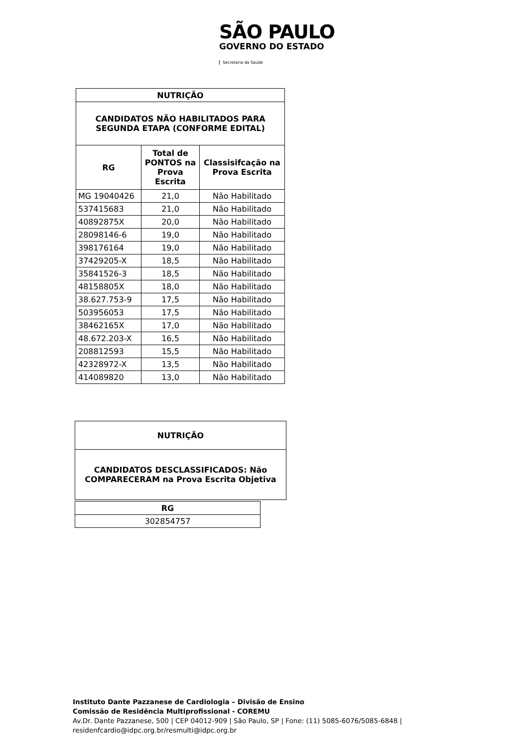SÃO PAULO
GOVERNO DO ESTADO
Secretaria da Saúde
| NUTRIÇÃO | | |
| --- | --- | --- |
| CANDIDATOS NÃO HABILITADOS PARA SEGUNDA ETAPA (CONFORME EDITAL) | | |
| RG | Total de PONTOS na Prova Escrita | Classisifcação na Prova Escrita |
| MG 19040426 | 21,0 | Não Habilitado |
| 537415683 | 21,0 | Não Habilitado |
| 40892875X | 20,0 | Não Habilitado |
| 28098146-6 | 19,0 | Não Habilitado |
| 398176164 | 19,0 | Não Habilitado |
| 37429205-X | 18,5 | Não Habilitado |
| 35841526-3 | 18,5 | Não Habilitado |
| 48158805X | 18,0 | Não Habilitado |
| 38.627.753-9 | 17,5 | Não Habilitado |
| 503956053 | 17,5 | Não Habilitado |
| 38462165X | 17,0 | Não Habilitado |
| 48.672.203-X | 16,5 | Não Habilitado |
| 208812593 | 15,5 | Não Habilitado |
| 42328972-X | 13,5 | Não Habilitado |
| 414089820 | 13,0 | Não Habilitado |
| NUTRIÇÃO |
| --- |
| CANDIDATOS DESCLASSIFICADOS: Não COMPARECERAM na Prova Escrita Objetiva |
| RG |
| --- |
| 302854757 |
Instituto Dante Pazzanese de Cardiologia – Divisão de Ensino
Comissão de Residência Multiprofissional - COREMU
Av.Dr. Dante Pazzanese, 500 | CEP 04012-909 | São Paulo, SP | Fone: (11) 5085-6076/5085-6848 |
residenfcardio@idpc.org.br/resmulti@idpc.org.br